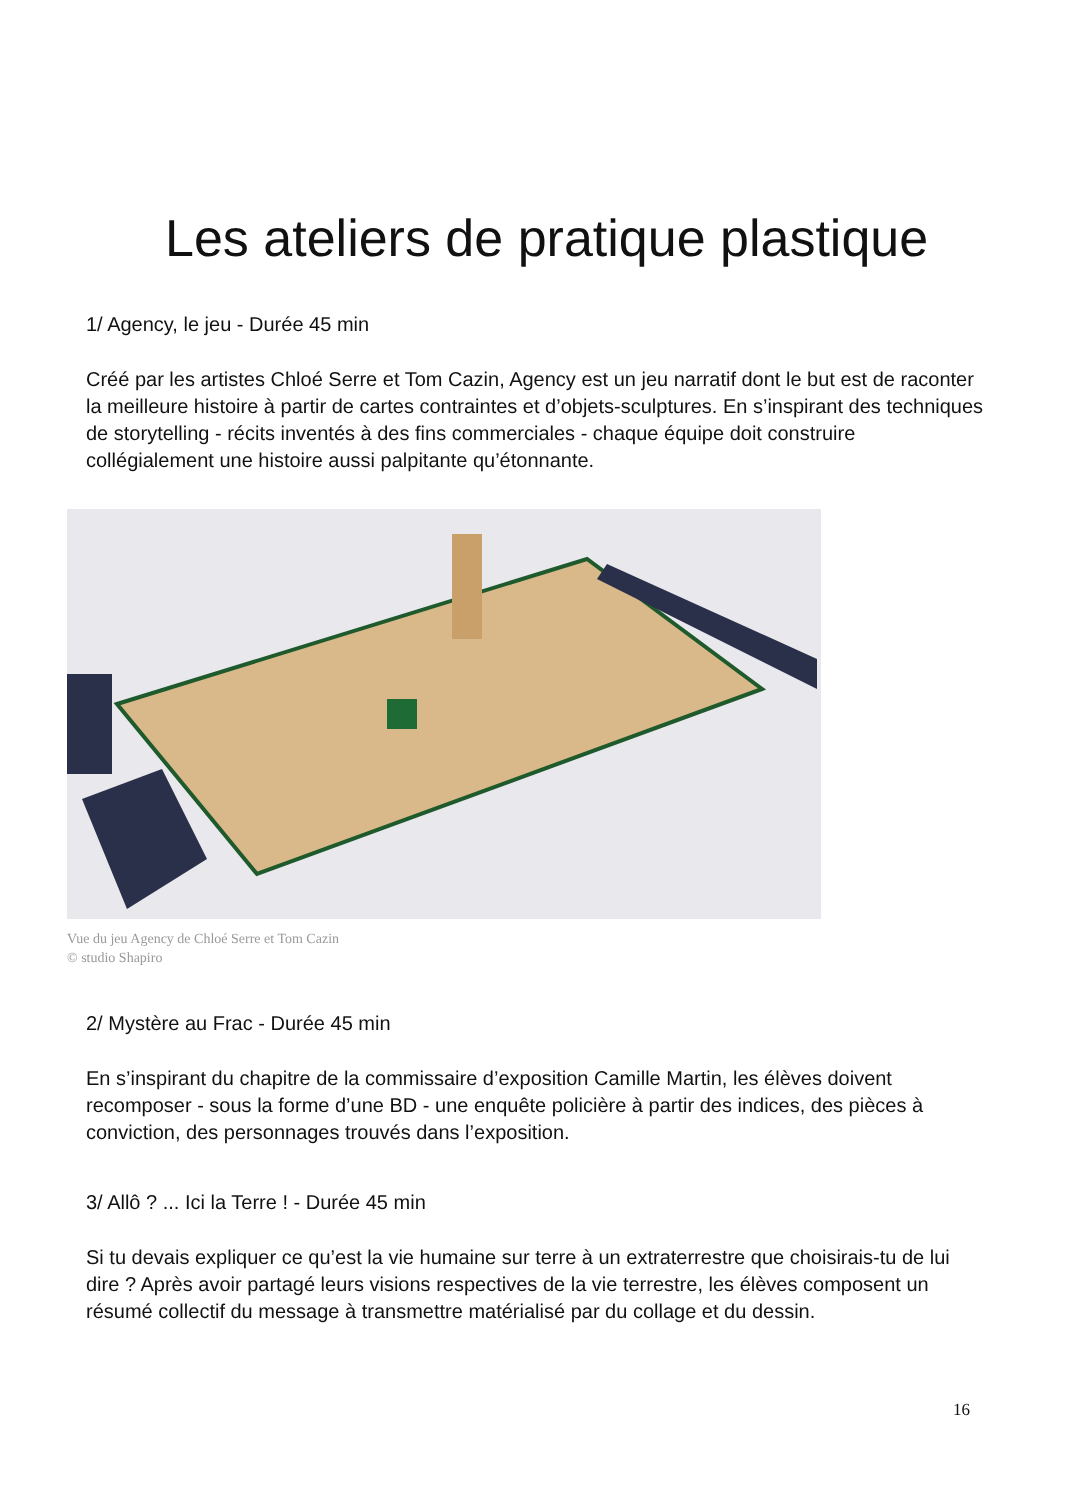Les ateliers de pratique plastique
1/ Agency, le jeu - Durée 45 min
Créé par les artistes Chloé Serre et Tom Cazin, Agency est un jeu narratif dont le but est de raconter la meilleure histoire à partir de cartes contraintes et d’objets-sculptures. En s’inspirant des techniques de storytelling - récits inventés à des fins commerciales - chaque équipe doit construire collégialement une histoire aussi palpitante qu’étonnante.
Vue du jeu Agency de Chloé Serre et Tom Cazin
© studio Shapiro
2/ Mystère au Frac - Durée 45 min
En s’inspirant du chapitre de la commissaire d’exposition Camille Martin, les élèves doivent recomposer - sous la forme d’une BD - une enquête policière à partir des indices, des pièces à conviction, des personnages trouvés dans l’exposition.
3/ Allô ? ... Ici la Terre ! - Durée 45 min
Si tu devais expliquer ce qu’est la vie humaine sur terre à un extraterrestre que choisirais-tu de lui dire ? Après avoir partagé leurs visions respectives de la vie terrestre, les élèves composent un résumé collectif du message à transmettre matérialisé par du collage et du dessin.
16